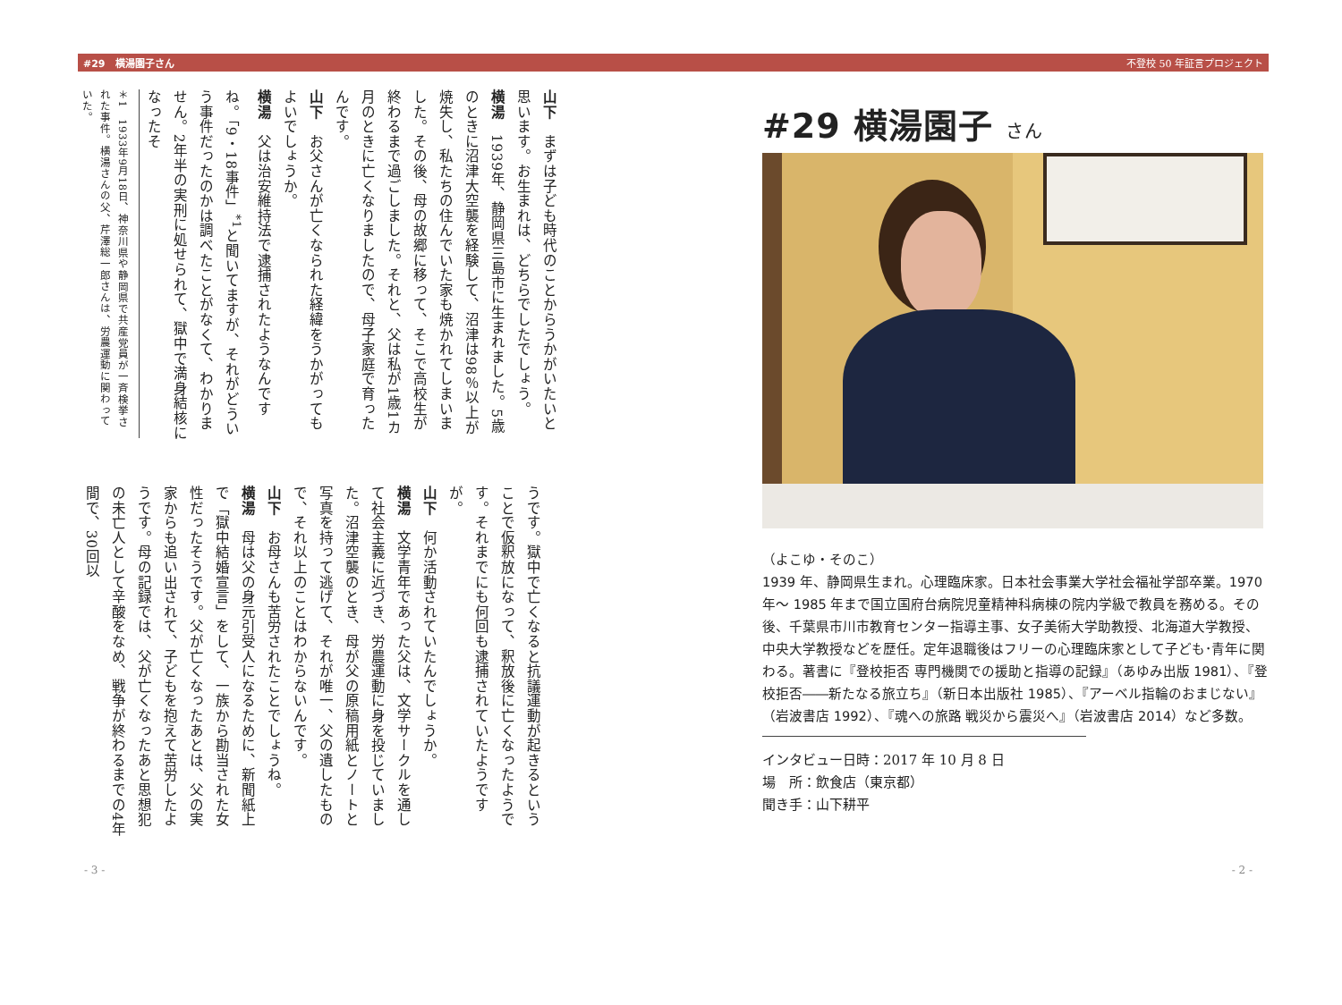#29　横湯園子さん 不登校 50 年証言プロジェクト
#29 横湯園子 さん
（よこゆ・そのこ）
1939 年、静岡県生まれ。心理臨床家。日本社会事業大学社会福祉学部卒業。1970 年～ 1985 年まで国立国府台病院児童精神科病棟の院内学級で教員を務める。その後、千葉県市川市教育センター指導主事、女子美術大学助教授、北海道大学教授、中央大学教授などを歴任。定年退職後はフリーの心理臨床家として子ども･青年に関わる。著書に『登校拒否 専門機関での援助と指導の記録』（あゆみ出版 1981）、『登校拒否――新たなる旅立ち』（新日本出版社 1985）、『アーベル指輪のおまじない』（岩波書店 1992）、『魂への旅路 戦災から震災へ』（岩波書店 2014）など多数。
インタビュー日時：2017 年 10 月 8 日
場　所：飲食店（東京都）
聞き手：山下耕平
山下　まずは子ども時代のことからうかがいたいと思います。お生まれは、どちらでしたでしょう。
横湯　1939年、静岡県三島市に生まれました。5歳のときに沼津大空襲を経験して、沼津は98％以上が焼失し、私たちの住んでいた家も焼かれてしまいました。その後、母の故郷に移って、そこで高校生が終わるまで過ごしました。それと、父は私が1歳1カ月のときに亡くなりましたので、母子家庭で育ったんです。
山下　お父さんが亡くなられた経緯をうかがってもよいでしょうか。
横湯　父は治安維持法で逮捕されたようなんですね。「9・18事件」<sup>*1</sup>と聞いてますが、それがどういう事件だったのかは調べたことがなくて、わかりません。2年半の実刑に処せられて、獄中で満身結核になったそ
＊1　1933年9月18日、神奈川県や静岡県で共産党員が一斉検挙された事件。横湯さんの父、芹澤総一郎さんは、労農運動に関わっていた。
うです。獄中で亡くなると抗議運動が起きるということで仮釈放になって、釈放後に亡くなったようです。それまでにも何回も逮捕されていたようですが。
山下　何か活動されていたんでしょうか。
横湯　文学青年であった父は、文学サークルを通して社会主義に近づき、労農運動に身を投じていました。沼津空襲のとき、母が父の原稿用紙とノートと写真を持って逃げて、それが唯一、父の遺したもので、それ以上のことはわからないんです。
山下　お母さんも苦労されたことでしょうね。
横湯　母は父の身元引受人になるために、新聞紙上で「獄中結婚宣言」をして、一族から勘当された女性だったそうです。父が亡くなったあとは、父の実家からも追い出されて、子どもを抱えて苦労したようです。母の記録では、父が亡くなったあと思想犯の未亡人として辛酸をなめ、戦争が終わるまでの4年間で、30回以
- 3 - - 2 -